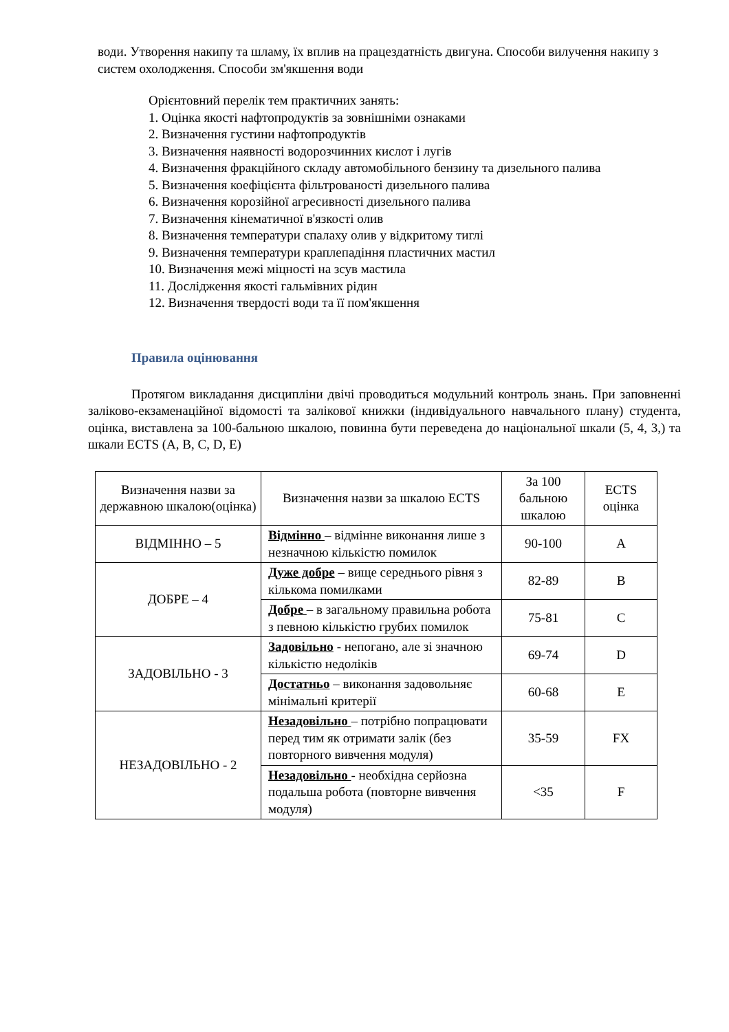води. Утворення накипу та шламу, їх вплив на працездатність двигуна. Способи вилучення накипу з систем охолодження. Способи зм'якшення води
Орієнтовний перелік тем практичних занять:
1. Оцінка якості нафтопродуктів за зовнішніми ознаками
2. Визначення густини нафтопродуктів
3. Визначення наявності водорозчинних кислот і лугів
4. Визначення фракційного складу автомобільного бензину та дизельного палива
5. Визначення коефіцієнта фільтрованості дизельного палива
6. Визначення корозійної агресивності дизельного палива
7. Визначення кінематичної в'язкості олив
8. Визначення температури спалаху олив у відкритому тиглі
9. Визначення температури краплепадіння пластичних мастил
10. Визначення межі міцності на зсув мастила
11. Дослідження якості гальмівних рідин
12. Визначення твердості води та її пом'якшення
Правила оцінювання
Протягом викладання дисципліни двічі проводиться модульний контроль знань. При заповненні заліково-екзаменаційної відомості та залікової книжки (індивідуального навчального плану) студента, оцінка, виставлена за 100-бальною шкалою, повинна бути переведена до національної шкали (5, 4, 3,) та шкали ECTS (A, B, C, D, E)
| Визначення назви за державною шкалою(оцінка) | Визначення назви за шкалою ECTS | За 100 бальною шкалою | ECTS оцінка |
| ВІДМІННО – 5 | Відмінно – відмінне виконання лише з незначною кількістю помилок | 90-100 | A |
| ДОБРЕ – 4 | Дуже добре – вище середнього рівня з кількома помилками | 82-89 | B |
| | Добре – в загальному правильна робота з певною кількістю грубих помилок | 75-81 | C |
| ЗАДОВІЛЬНО - 3 | Задовільно - непогано, але зі значною кількістю недоліків | 69-74 | D |
| | Достатньо – виконання задовольняє мінімальні критерії | 60-68 | E |
| НЕЗАДОВІЛЬНО - 2 | Незадовільно – потрібно попрацювати перед тим як отримати залік (без повторного вивчення модуля) | 35-59 | FX |
| | Незадовільно - необхідна серйозна подальша робота (повторне вивчення модуля) | <35 | F |